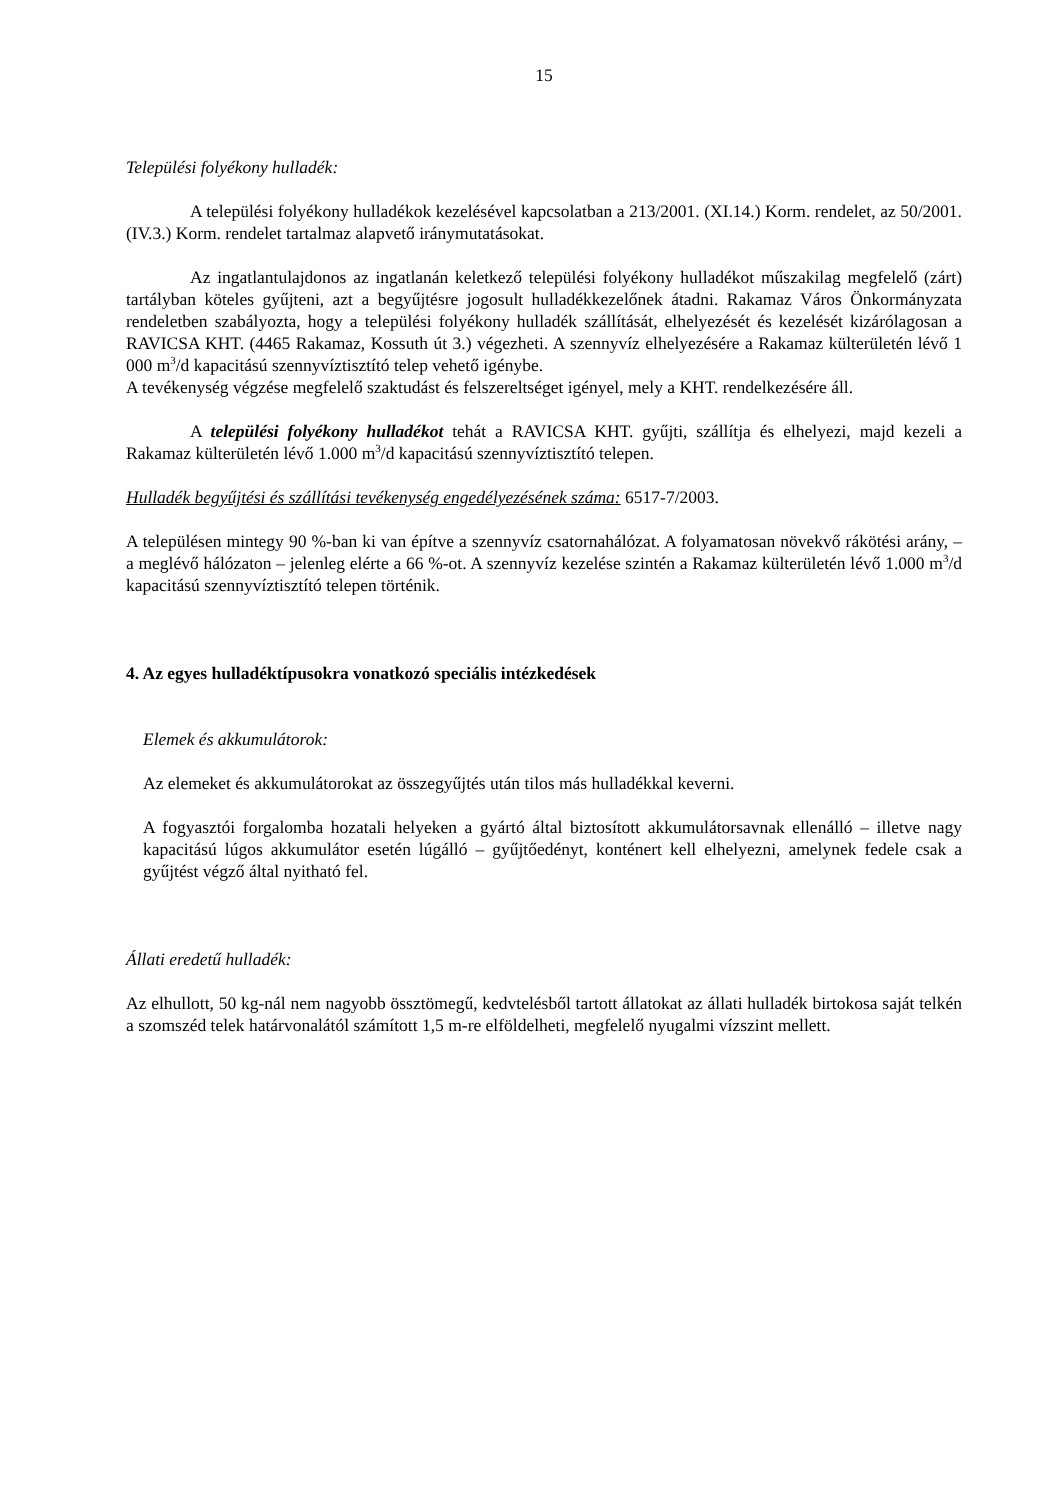15
Települési folyékony hulladék:
A települési folyékony hulladékok kezelésével kapcsolatban a 213/2001. (XI.14.) Korm. rendelet, az 50/2001. (IV.3.) Korm. rendelet tartalmaz alapvető iránymutatásokat.
Az ingatlantulajdonos az ingatlanán keletkező települési folyékony hulladékot műszakilag megfelelő (zárt) tartályban köteles gyűjteni, azt a begyűjtésre jogosult hulladékkezelőnek átadni. Rakamaz Város Önkormányzata rendeletben szabályozta, hogy a települési folyékony hulladék szállítását, elhelyezését és kezelését kizárólagosan a RAVICSA KHT. (4465 Rakamaz, Kossuth út 3.) végezheti. A szennyvíz elhelyezésére a Rakamaz külterületén lévő 1 000 m<sup>3</sup>/d kapacitású szennyvíztisztító telep vehető igénybe.
A tevékenység végzése megfelelő szaktudást és felszereltséget igényel, mely a KHT. rendelkezésére áll.
A települési folyékony hulladékot tehát a RAVICSA KHT. gyűjti, szállítja és elhelyezi, majd kezeli a Rakamaz külterületén lévő 1.000 m<sup>3</sup>/d kapacitású szennyvíztisztító telepen.
Hulladék begyűjtési és szállítási tevékenység engedélyezésének száma: 6517-7/2003.
A településen mintegy 90 %-ban ki van építve a szennyvíz csatornahálózat. A folyamatosan növekvő rákötési arány, – a meglévő hálózaton – jelenleg elérte a 66 %-ot. A szennyvíz kezelése szintén a Rakamaz külterületén lévő 1.000 m<sup>3</sup>/d kapacitású szennyvíztisztító telepen történik.
4. Az egyes hulladéktípusokra vonatkozó speciális intézkedések
Elemek és akkumulátorok:
Az elemeket és akkumulátorokat az összegyűjtés után tilos más hulladékkal keverni.
A fogyasztói forgalomba hozatali helyeken a gyártó által biztosított akkumulátorsavnak ellenálló – illetve nagy kapacitású lúgos akkumulátor esetén lúgálló – gyűjtőedényt, konténert kell elhelyezni, amelynek fedele csak a gyűjtést végző által nyitható fel.
Állati eredetű hulladék:
Az elhullott, 50 kg-nál nem nagyobb össztömegű, kedvtelésből tartott állatokat az állati hulladék birtokosa saját telkén a szomszéd telek határvonalától számított 1,5 m-re elföldelheti, megfelelő nyugalmi vízszint mellett.